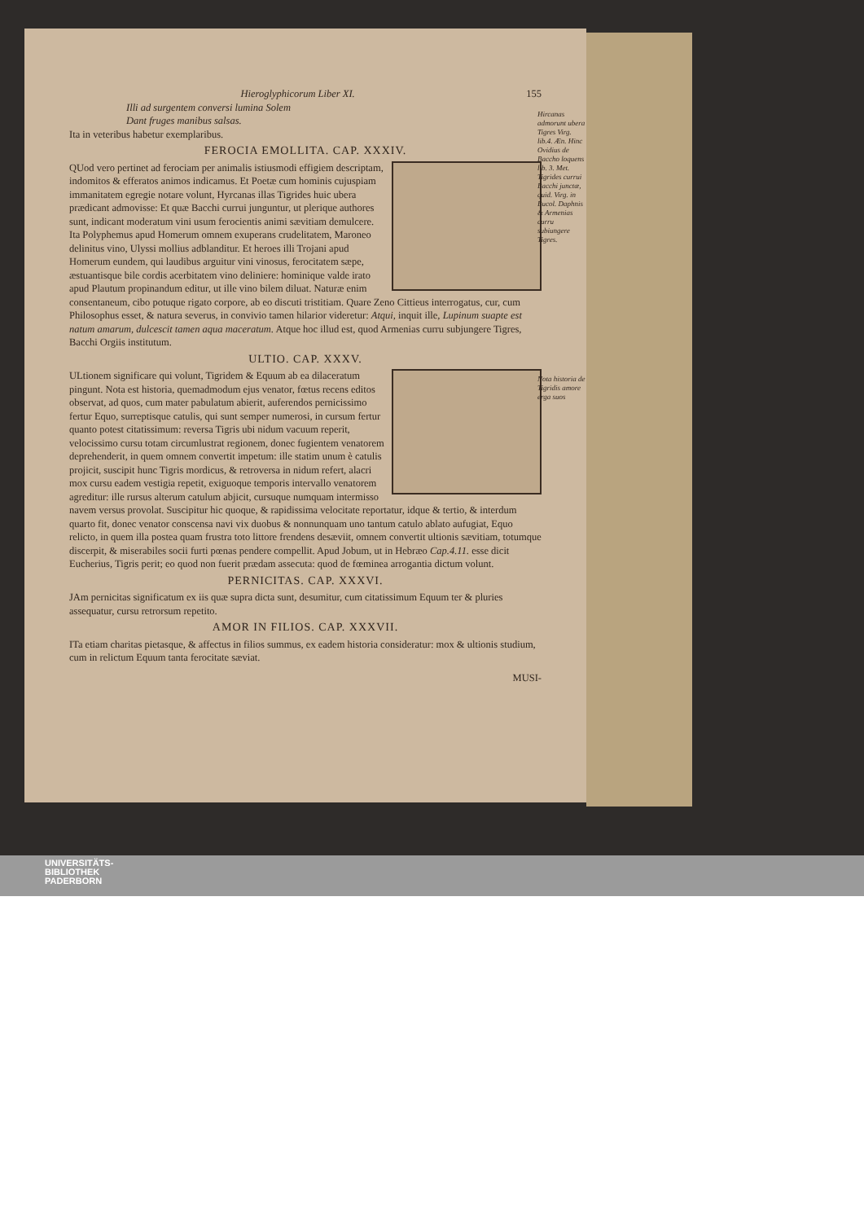Hieroglyphicorum Liber XI. 155
Illi ad surgentem conversi lumina Solem
Dant fruges manibus salsas.
Ita in veteribus habetur exemplaribus.
Hircanas admorunt ubera Tigres Virg. lib.4. Æn. Hinc Ovidius de Baccho loquens lib. 3. Met. Tigrides currui Bacchi junctæ, quid. Virg. in Bucol. Daphnis & Armenias curru subiungere Tigres.
FEROCIA EMOLLITA. CAP. XXXIV.
QUod vero pertinet ad ferociam per animalis istiusmodi effigiem descriptam, indomitos & efferatos animos indicamus. Et Poetæ cum hominis cujuspiam immanitatem egregie notare volunt, Hyrcanas illas Tigrides huic ubera prædicant admovisse: Et quæ Bacchi currui junguntur, ut plerique authores sunt, indicant moderatum vini usum ferocientis animi sævitiam demulcere. Ita Polyphemus apud Homerum omnem exuperans crudelitatem, Maroneo delinitus vino, Ulyssi mollius adblanditur. Et heroes illi Trojani apud Homerum eundem, qui laudibus arguitur vini vinosus, ferocitatem sæpe, æstuantisque bile cordis acerbitatem vino deliniere: hominique valde irato apud Plautum propinandum editur, ut ille vino bilem diluat. Naturæ enim consentaneum, cibo potuque rigato corpore, ab eo discuti tristitiam. Quare Zeno Cittieus interrogatus, cur, cum Philosophus esset, & natura severus, in convivio tamen hilarior videretur: Atqui, inquit ille, Lupinum suapte est natum amarum, dulcescit tamen aqua maceratum. Atque hoc illud est, quod Armenias curru subjungere Tigres, Bacchi Orgiis institutum.
ULTIO. CAP. XXXV.
Nota historia de Tigridis amore erga suos
ULtionem significare qui volunt, Tigridem & Equum ab ea dilaceratum pingunt. Nota est historia, quemadmodum ejus venator, fœtus recens editos observat, ad quos, cum mater pabulatum abierit, auferendos pernicissimo fertur Equo, surreptisque catulis, qui sunt semper numerosi, in cursum fertur quanto potest citatissimum: reversa Tigris ubi nidum vacuum reperit, velocissimo cursu totam circumlustrat regionem, donec fugientem venatorem deprehenderit, in quem omnem convertit impetum: ille statim unum è catulis projicit, suscipit hunc Tigris mordicus, & retroversa in nidum refert, alacri mox cursu eadem vestigia repetit, exiguoque temporis intervallo venatorem agreditur: ille rursus alterum catulum abjicit, cursuque numquam intermisso navem versus provolat. Suscipitur hic quoque, & rapidissima velocitate reportatur, idque & tertio, & interdum quarto fit, donec venator conscensa navi vix duobus & nonnunquam uno tantum catulo ablato aufugiat, Equo relicto, in quem illa postea quam frustra toto littore frendens desæviit, omnem convertit ultionis sævitiam, totumque discerpit, & miserabiles socii furti pœnas pendere compellit. Apud Jobum, ut in Hebræo Cap.4.11. esse dicit Eucherius, Tigris perit; eo quod non fuerit prædam assecuta: quod de fœminea arrogantia dictum volunt.
PERNICITAS. CAP. XXXVI.
JAm pernicitas significatum ex iis quæ supra dicta sunt, desumitur, cum citatissimum Equum ter & pluries assequatur, cursu retrorsum repetito.
AMOR IN FILIOS. CAP. XXXVII.
ITa etiam charitas pietasque, & affectus in filios summus, ex eadem historia consideratur: mox & ultionis studium, cum in relictum Equum tanta ferocitate sæviat.
MUSI-
UNIVERSITÄTS-
BIBLIOTHEK
PADERBORN